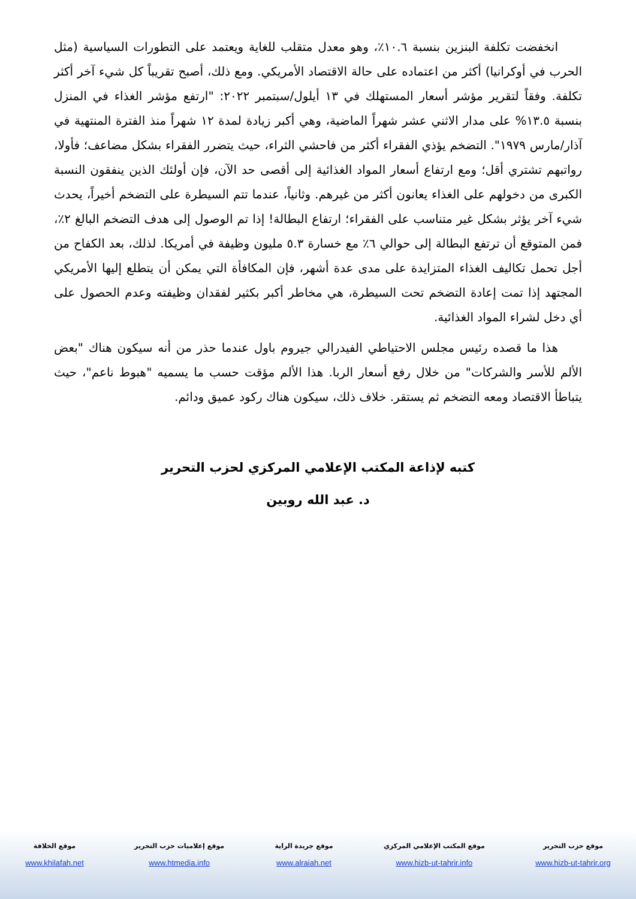انخفضت تكلفة البنزين بنسبة ١٠.٦٪، وهو معدل متقلب للغاية ويعتمد على التطورات السياسية (مثل الحرب في أوكرانيا) أكثر من اعتماده على حالة الاقتصاد الأمريكي. ومع ذلك، أصبح تقريباً كل شيء آخر أكثر تكلفة. وفقاً لتقرير مؤشر أسعار المستهلك في ١٣ أيلول/سبتمبر ٢٠٢٢: "ارتفع مؤشر الغذاء في المنزل بنسبة ١٣.٥% على مدار الاثني عشر شهراً الماضية، وهي أكبر زيادة لمدة ١٢ شهراً منذ الفترة المنتهية في آذار/مارس ١٩٧٩". التضخم يؤذي الفقراء أكثر من فاحشي الثراء، حيث يتضرر الفقراء بشكل مضاعف؛ فأولا، رواتبهم تشتري أقل؛ ومع ارتفاع أسعار المواد الغذائية إلى أقصى حد الآن، فإن أولئك الذين ينفقون النسبة الكبرى من دخولهم على الغذاء يعانون أكثر من غيرهم. وثانياً، عندما تتم السيطرة على التضخم أخيراً، يحدث شيء آخر يؤثر بشكل غير متناسب على الفقراء؛ ارتفاع البطالة! إذا تم الوصول إلى هدف التضخم البالغ ٢٪، فمن المتوقع أن ترتفع البطالة إلى حوالي ٦٪ مع خسارة ٥.٣ مليون وظيفة في أمريكا. لذلك، بعد الكفاح من أجل تحمل تكاليف الغذاء المتزايدة على مدى عدة أشهر، فإن المكافأة التي يمكن أن يتطلع إليها الأمريكي المجتهد إذا تمت إعادة التضخم تحت السيطرة، هي مخاطر أكبر بكثير لفقدان وظيفته وعدم الحصول على أي دخل لشراء المواد الغذائية.
هذا ما قصده رئيس مجلس الاحتياطي الفيدرالي جيروم باول عندما حذر من أنه سيكون هناك "بعض الألم للأسر والشركات" من خلال رفع أسعار الربا. هذا الألم مؤقت حسب ما يسميه "هبوط ناعم"، حيث يتباطأ الاقتصاد ومعه التضخم ثم يستقر. خلاف ذلك، سيكون هناك ركود عميق ودائم.
كتبه لإذاعة المكتب الإعلامي المركزي لحزب التحرير
د. عبد الله روبين
موقع حزب التحرير
www.hizb-ut-tahrir.org
موقع المكتب الإعلامي المركزي
www.hizb-ut-tahrir.info
موقع جريدة الراية
www.alraiah.net
موقع إعلاميات حزب التحرير
www.htmedia.info
موقع الخلافة
www.khilafah.net